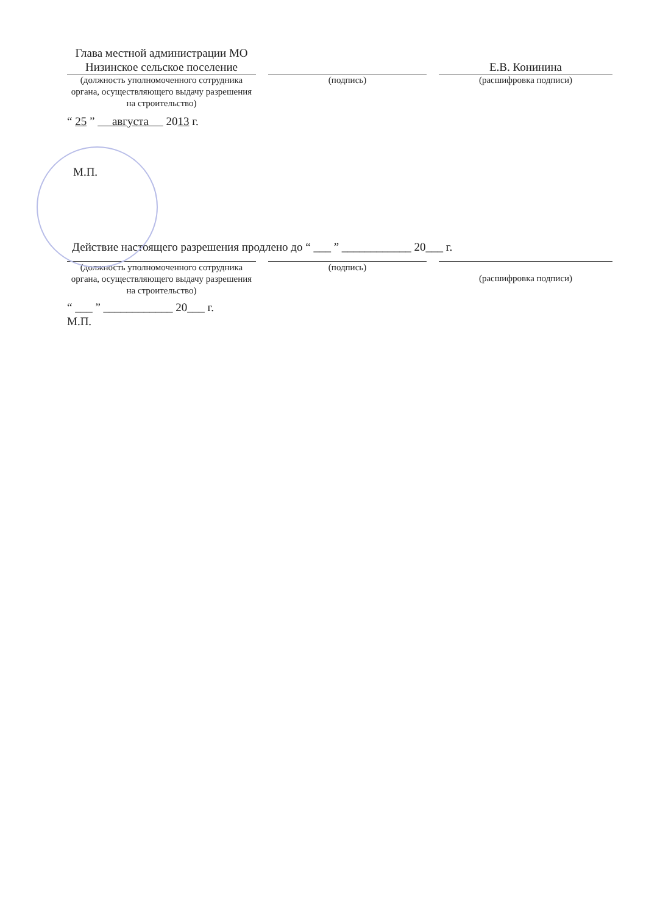Глава местной администрации МО Низинское сельское поселение
Е.В. Конинина
(должность уполномоченного сотрудника органа, осуществляющего выдачу разрешения на строительство)
(подпись) (расшифровка подписи)
“ 25 ” августа 2013 г.
М.П.
Действие настоящего разрешения продлено до “ ___ ” ____________ 20___ г.
(должность уполномоченного сотрудника органа, осуществляющего выдачу разрешения на строительство)
(подпись)
(расшифровка подписи)
“ ___ ” ____________ 20___ г.
М.П.